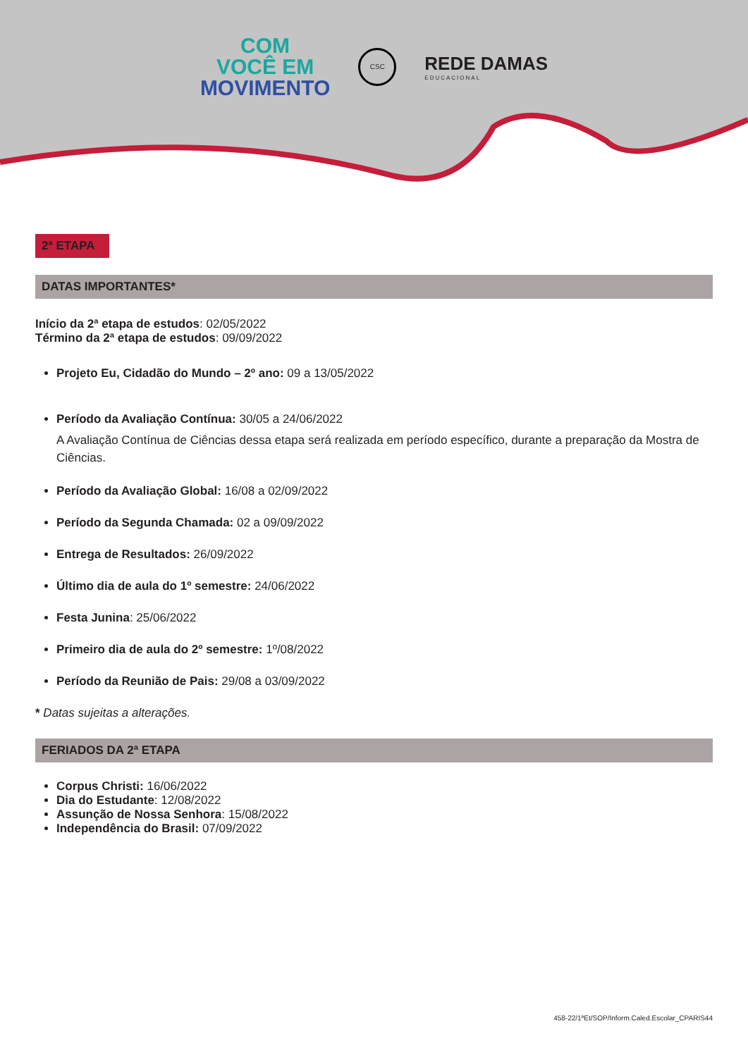COM
VOCÊ EM
MOVIMENTO
CSC
REDE DAMAS
EDUCACIONAL
2ª ETAPA
DATAS IMPORTANTES*
Início da 2ª etapa de estudos: 02/05/2022
Término da 2ª etapa de estudos: 09/09/2022
Projeto Eu, Cidadão do Mundo – 2º ano: 09 a 13/05/2022
Período da Avaliação Contínua: 30/05 a 24/06/2022
A Avaliação Contínua de Ciências dessa etapa será realizada em período específico, durante a preparação da Mostra de Ciências.
Período da Avaliação Global: 16/08 a 02/09/2022
Período da Segunda Chamada: 02 a 09/09/2022
Entrega de Resultados: 26/09/2022
Último dia de aula do 1º semestre: 24/06/2022
Festa Junina: 25/06/2022
Primeiro dia de aula do 2º semestre: 1º/08/2022
Período da Reunião de Pais: 29/08 a 03/09/2022
* Datas sujeitas a alterações.
FERIADOS DA 2ª ETAPA
Corpus Christi: 16/06/2022
Dia do Estudante: 12/08/2022
Assunção de Nossa Senhora: 15/08/2022
Independência do Brasil: 07/09/2022
458-22/1ªEt/SOP/Inform.Caled.Escolar_CPARIS44